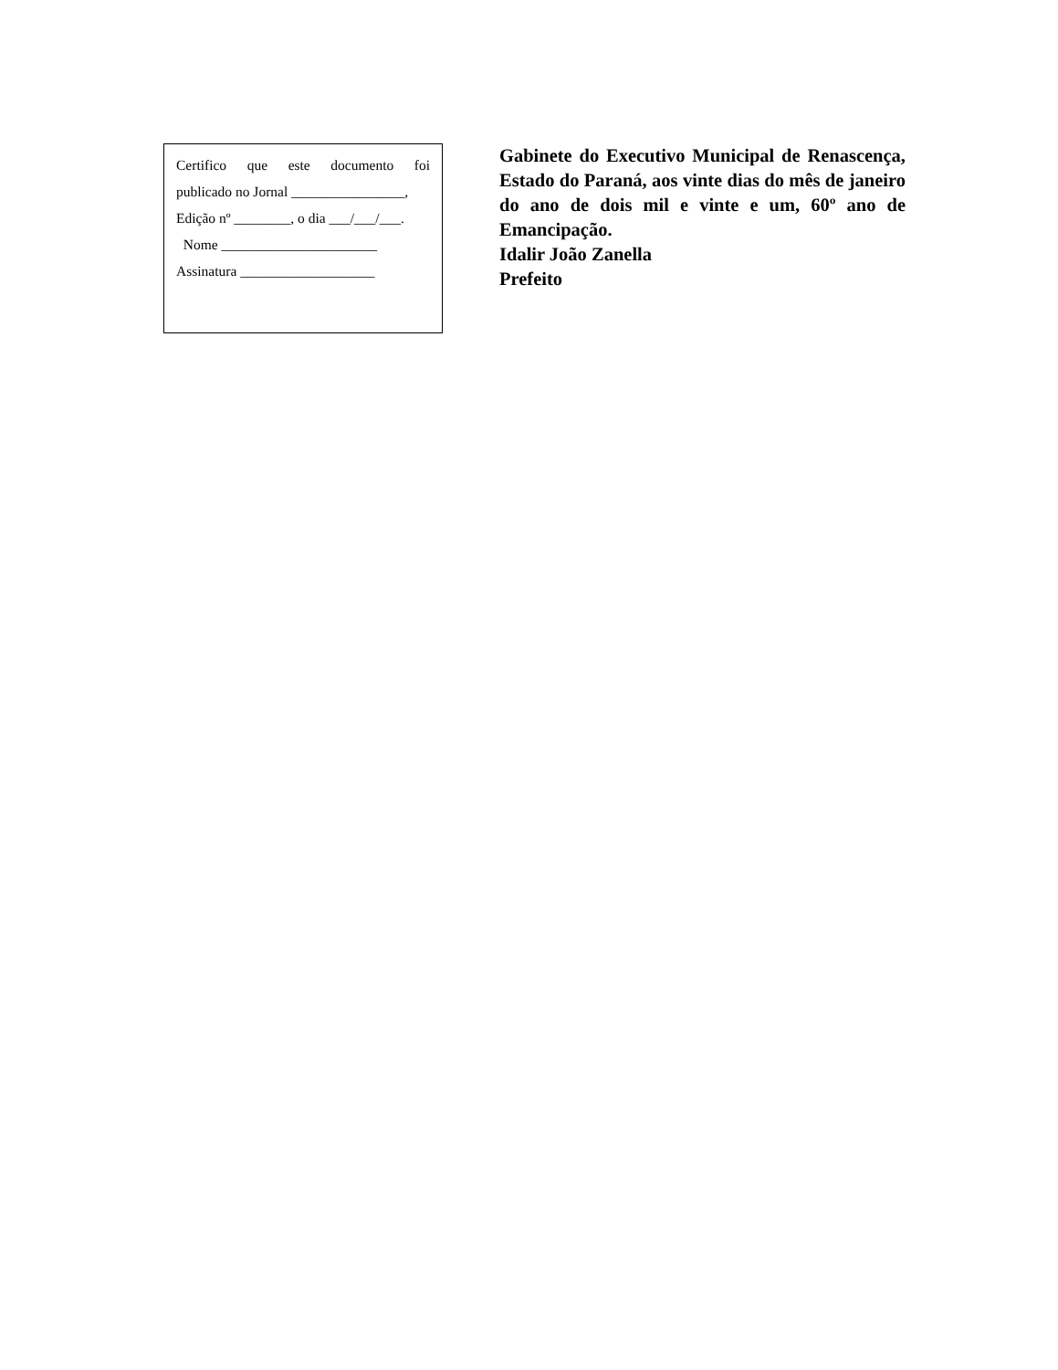Certifico que este documento foi
publicado no Jornal ________________,
Edição nº ________, o dia ___/___/___.
Nome ______________________
Assinatura ___________________
Gabinete do Executivo Municipal de Renascença, Estado do Paraná, aos vinte dias do mês de janeiro do ano de dois mil e vinte e um, 60º ano de Emancipação.
Idalir João Zanella
Prefeito